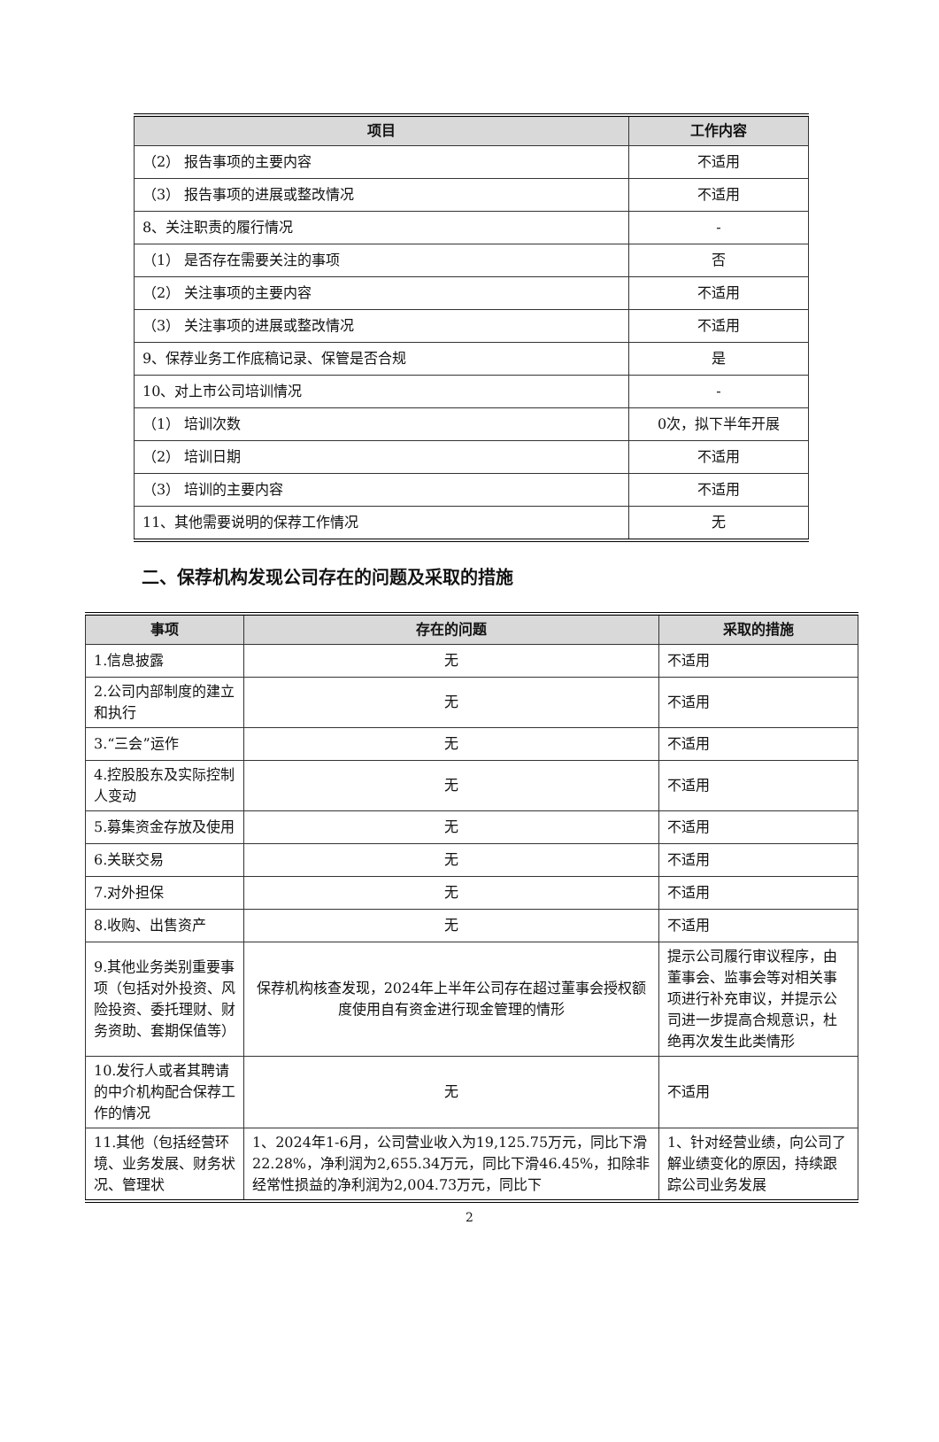| 项目 | 工作内容 |
| --- | --- |
| （2） 报告事项的主要内容 | 不适用 |
| （3） 报告事项的进展或整改情况 | 不适用 |
| 8、关注职责的履行情况 | - |
| （1） 是否存在需要关注的事项 | 否 |
| （2） 关注事项的主要内容 | 不适用 |
| （3） 关注事项的进展或整改情况 | 不适用 |
| 9、保荐业务工作底稿记录、保管是否合规 | 是 |
| 10、对上市公司培训情况 | - |
| （1） 培训次数 | 0次，拟下半年开展 |
| （2） 培训日期 | 不适用 |
| （3） 培训的主要内容 | 不适用 |
| 11、其他需要说明的保荐工作情况 | 无 |
二、保荐机构发现公司存在的问题及采取的措施
| 事项 | 存在的问题 | 采取的措施 |
| --- | --- | --- |
| 1.信息披露 | 无 | 不适用 |
| 2.公司内部制度的建立和执行 | 无 | 不适用 |
| 3.“三会”运作 | 无 | 不适用 |
| 4.控股股东及实际控制人变动 | 无 | 不适用 |
| 5.募集资金存放及使用 | 无 | 不适用 |
| 6.关联交易 | 无 | 不适用 |
| 7.对外担保 | 无 | 不适用 |
| 8.收购、出售资产 | 无 | 不适用 |
| 9.其他业务类别重要事项（包括对外投资、风险投资、委托理财、财务资助、套期保值等） | 保荐机构核查发现，2024年上半年公司存在超过董事会授权额度使用自有资金进行现金管理的情形 | 提示公司履行审议程序，由董事会、监事会等对相关事项进行补充审议，并提示公司进一步提高合规意识，杜绝再次发生此类情形 |
| 10.发行人或者其聘请的中介机构配合保荐工作的情况 | 无 | 不适用 |
| 11.其他（包括经营环境、业务发展、财务状况、管理状 | 1、2024年1-6月，公司营业收入为19,125.75万元，同比下滑22.28%，净利润为2,655.34万元，同比下滑46.45%，扣除非经常性损益的净利润为2,004.73万元，同比下 | 1、针对经营业绩，向公司了解业绩变化的原因，持续跟踪公司业务发展 |
2